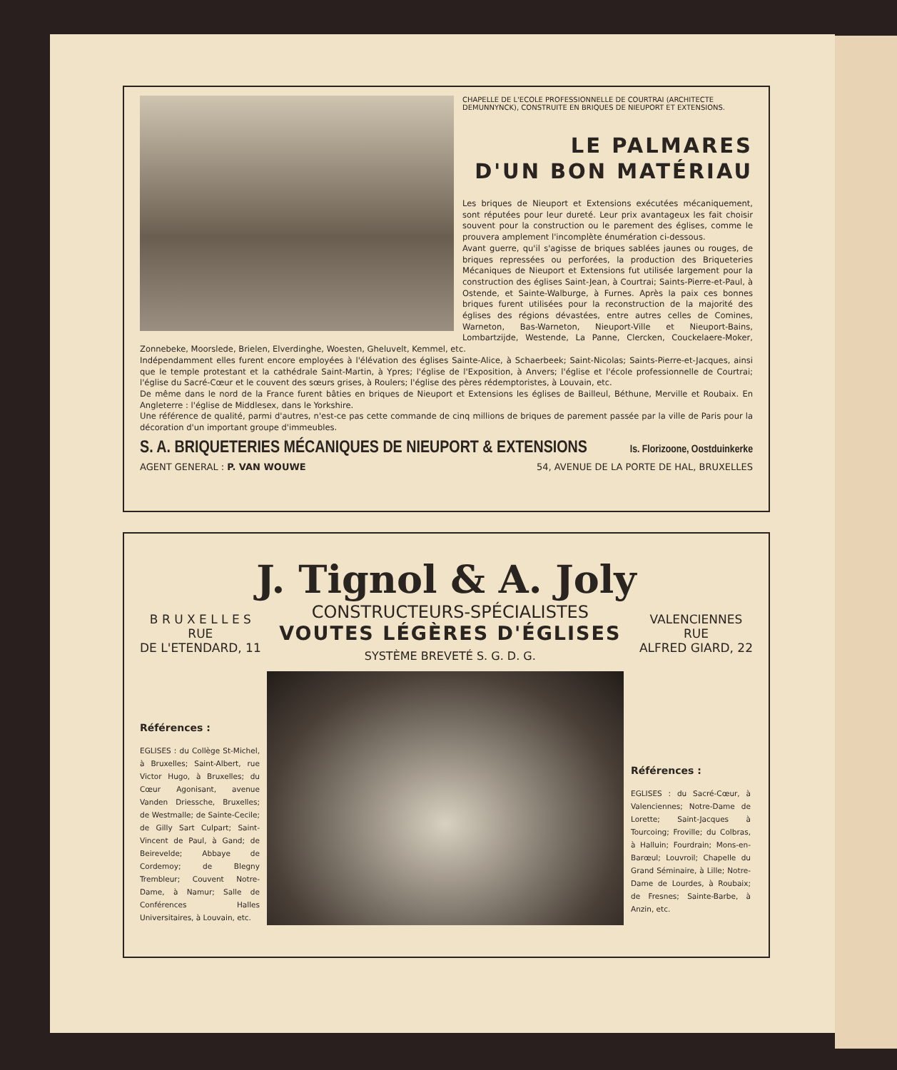CHAPELLE DE L'ECOLE PROFESSIONNELLE DE COURTRAI (ARCHITECTE DEMUNNYNCK), CONSTRUITE EN BRIQUES DE NIEUPORT ET EXTENSIONS.
LE PALMARES
D'UN BON MATÉRIAU
Les briques de Nieuport et Extensions exécutées mécaniquement, sont réputées pour leur dureté. Leur prix avantageux les fait choisir souvent pour la construction ou le parement des églises, comme le prouvera amplement l'incomplète énumération ci-dessous.
Avant guerre, qu'il s'agisse de briques sablées jaunes ou rouges, de briques repressées ou perforées, la production des Briqueteries Mécaniques de Nieuport et Extensions fut utilisée largement pour la construction des églises Saint-Jean, à Courtrai; Saints-Pierre-et-Paul, à Ostende, et Sainte-Walburge, à Furnes. Après la paix ces bonnes briques furent utilisées pour la reconstruction de la majorité des églises des régions dévastées, entre autres celles de Comines, Warneton, Bas-Warneton, Nieuport-Ville et Nieuport-Bains, Lombartzijde, Westende, La Panne, Clercken, Couckelaere-Moker, Zonnebeke, Moorslede, Brielen, Elverdinghe, Woesten, Gheluvelt, Kemmel, etc.
Indépendamment elles furent encore employées à l'élévation des églises Sainte-Alice, à Schaerbeek; Saint-Nicolas; Saints-Pierre-et-Jacques, ainsi que le temple protestant et la cathédrale Saint-Martin, à Ypres; l'église de l'Exposition, à Anvers; l'église et l'école professionnelle de Courtrai; l'église du Sacré-Cœur et le couvent des sœurs grises, à Roulers; l'église des pères rédemptoristes, à Louvain, etc.
De même dans le nord de la France furent bâties en briques de Nieuport et Extensions les églises de Bailleul, Béthune, Merville et Roubaix. En Angleterre : l'église de Middlesex, dans le Yorkshire.
Une référence de qualité, parmi d'autres, n'est-ce pas cette commande de cinq millions de briques de parement passée par la ville de Paris pour la décoration d'un important groupe d'immeubles.
S. A. BRIQUETERIES MÉCANIQUES DE NIEUPORT & EXTENSIONS Is. Florizoone, Oostduinkerke
AGENT GENERAL : P. VAN WOUWE 54, AVENUE DE LA PORTE DE HAL, BRUXELLES
J. Tignol & A. Joly
B R U X E L L E S
RUE
DE L'ETENDARD, 11
CONSTRUCTEURS-SPÉCIALISTES
VOUTES LÉGÈRES D'ÉGLISES
SYSTÈME BREVETÉ S. G. D. G.
VALENCIENNES
RUE
ALFRED GIARD, 22
Références :
EGLISES : du Collège St-Michel, à Bruxelles; Saint-Albert, rue Victor Hugo, à Bruxelles; du Cœur Agonisant, avenue Vanden Driessche, Bruxelles; de Westmalle; de Sainte-Cecile; de Gilly Sart Culpart; Saint-Vincent de Paul, à Gand; de Beirevelde; Abbaye de Cordemoy; de Blegny Trembleur; Couvent Notre-Dame, à Namur; Salle de Conférences Halles Universitaires, à Louvain, etc.
Références :
EGLISES : du Sacré-Cœur, à Valenciennes; Notre-Dame de Lorette; Saint-Jacques à Tourcoing; Froville; du Colbras, à Halluin; Fourdrain; Mons-en-Barœul; Louvroil; Chapelle du Grand Séminaire, à Lille; Notre-Dame de Lourdes, à Roubaix; de Fresnes; Sainte-Barbe, à Anzin, etc.